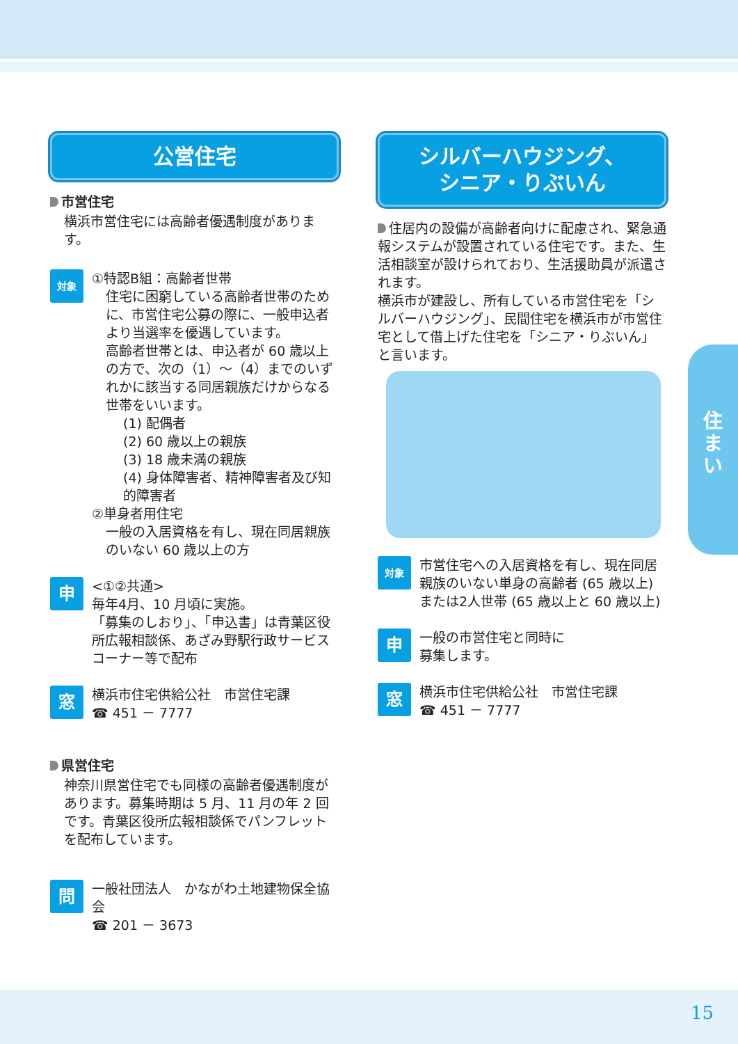公営住宅
市営住宅
横浜市営住宅には高齢者優遇制度があります。
対象
①特認B組：高齢者世帯
住宅に困窮している高齢者世帯のために、市営住宅公募の際に、一般申込者より当選率を優遇しています。
高齢者世帯とは、申込者が 60 歳以上の方で、次の（1）～（4）までのいずれかに該当する同居親族だけからなる世帯をいいます。
(1) 配偶者
(2) 60 歳以上の親族
(3) 18 歳未満の親族
(4) 身体障害者、精神障害者及び知的障害者
②単身者用住宅
一般の入居資格を有し、現在同居親族のいない 60 歳以上の方
申
<①②共通>
毎年4月、10 月頃に実施。
「募集のしおり」、「申込書」は青葉区役所広報相談係、あざみ野駅行政サービスコーナー等で配布
窓
横浜市住宅供給公社　市営住宅課
☎ 451 － 7777
県営住宅
神奈川県営住宅でも同様の高齢者優遇制度があります。募集時期は 5 月、11 月の年 2 回です。青葉区役所広報相談係でパンフレットを配布しています。
問
一般社団法人　かながわ土地建物保全協会
☎ 201 － 3673
シルバーハウジング、
シニア・りぶいん
住居内の設備が高齢者向けに配慮され、緊急通報システムが設置されている住宅です。また、生活相談室が設けられており、生活援助員が派遣されます。
横浜市が建設し、所有している市営住宅を「シルバーハウジング」、民間住宅を横浜市が市営住宅として借上げた住宅を「シニア・りぶいん」と言います。
対象
市営住宅への入居資格を有し、現在同居親族のいない単身の高齢者 (65 歳以上) または2人世帯 (65 歳以上と 60 歳以上)
申
一般の市営住宅と同時に
募集します。
窓
横浜市住宅供給公社　市営住宅課
☎ 451 － 7777
住
ま
い
15